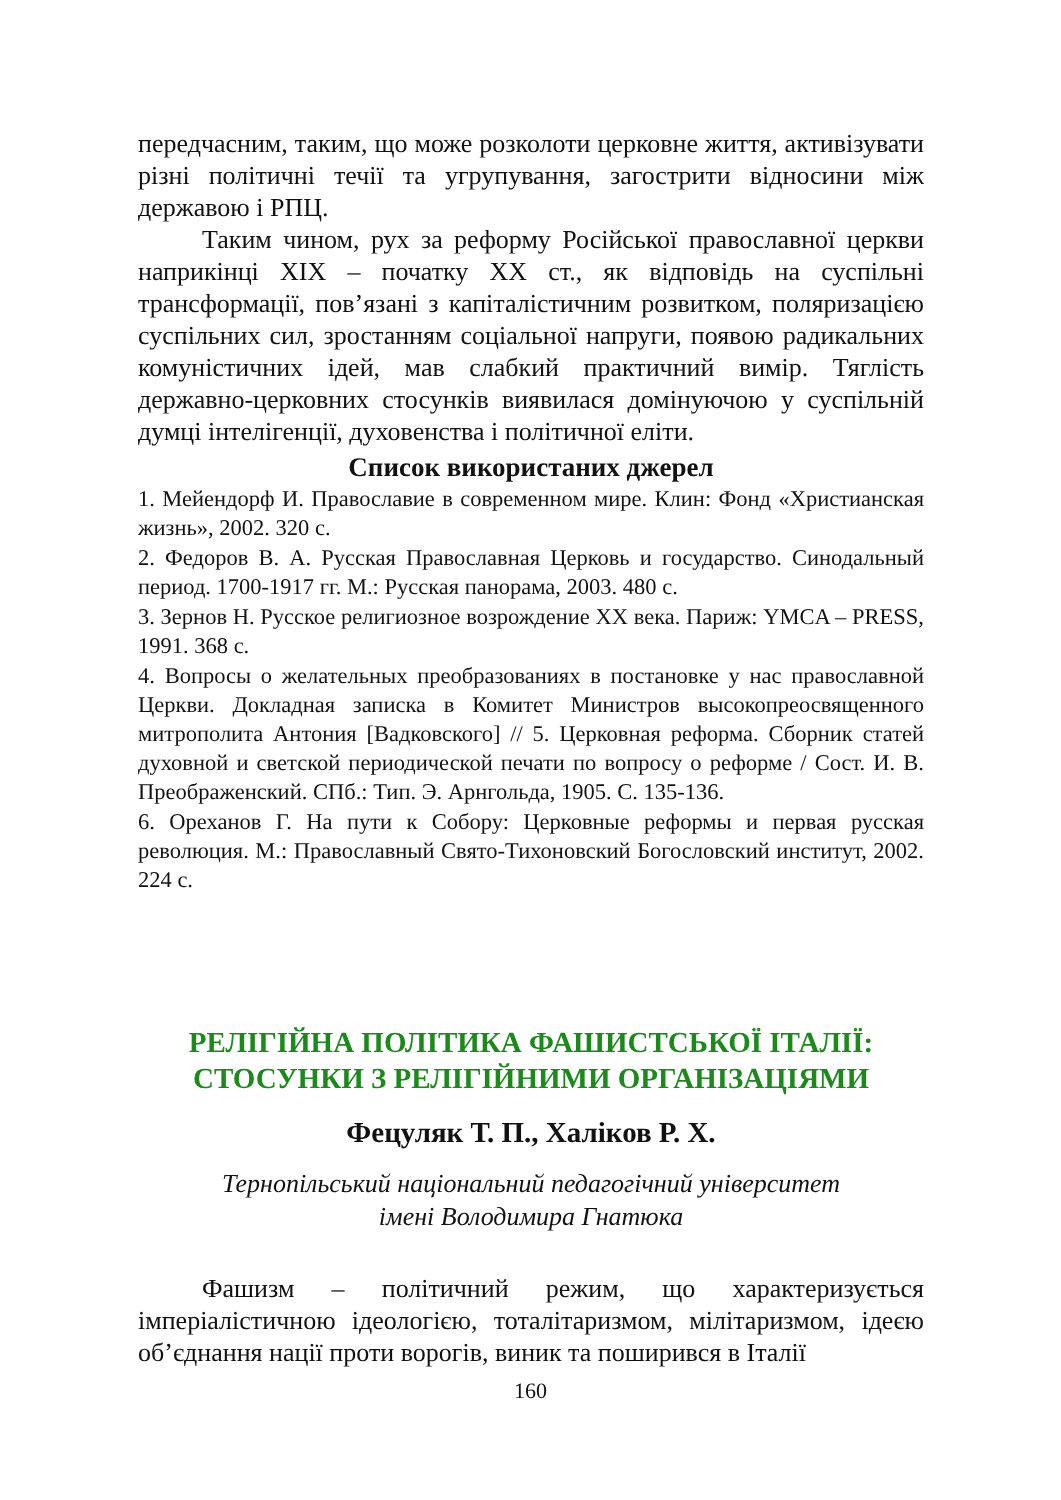передчасним, таким, що може розколоти церковне життя, активізувати різні політичні течії та угрупування, загострити відносини між державою і РПЦ.
Таким чином, рух за реформу Російської православної церкви наприкінці XIX – початку XX ст., як відповідь на суспільні трансформації, пов’язані з капіталістичним розвитком, поляризацією суспільних сил, зростанням соціальної напруги, появою радикальних комуністичних ідей, мав слабкий практичний вимір. Тяглість державно-церковних стосунків виявилася домінуючою у суспільній думці інтелігенції, духовенства і політичної еліти.
Список використаних джерел
1. Мейендорф И. Православие в современном мире. Клин: Фонд «Христианская жизнь», 2002. 320 с.
2. Федоров В. А. Русская Православная Церковь и государство. Синодальный период. 1700-1917 гг. М.: Русская панорама, 2003. 480 с.
3. Зернов Н. Русское религиозное возрождение XX века. Париж: YMCA – PRESS, 1991. 368 с.
4. Вопросы о желательных преобразованиях в постановке у нас православной Церкви. Докладная записка в Комитет Министров высокопреосвященного митрополита Антония [Вадковского] // 5. Церковная реформа. Сборник статей духовной и светской периодической печати по вопросу о реформе / Сост. И. В. Преображенский. СПб.: Тип. Э. Арнгольда, 1905. С. 135-136.
6. Ореханов Г. На пути к Собору: Церковные реформы и первая русская революция. М.: Православный Свято-Тихоновский Богословский институт, 2002. 224 с.
РЕЛІГІЙНА ПОЛІТИКА ФАШИСТСЬКОЇ ІТАЛІЇ: СТОСУНКИ З РЕЛІГІЙНИМИ ОРГАНІЗАЦІЯМИ
Фецуляк Т. П., Халіков Р. Х.
Тернопільський національний педагогічний університет
імені Володимира Гнатюка
Фашизм – політичний режим, що характеризується імперіалістичною ідеологією, тоталітаризмом, мілітаризмом, ідеєю об’єднання нації проти ворогів, виник та поширився в Італії
160